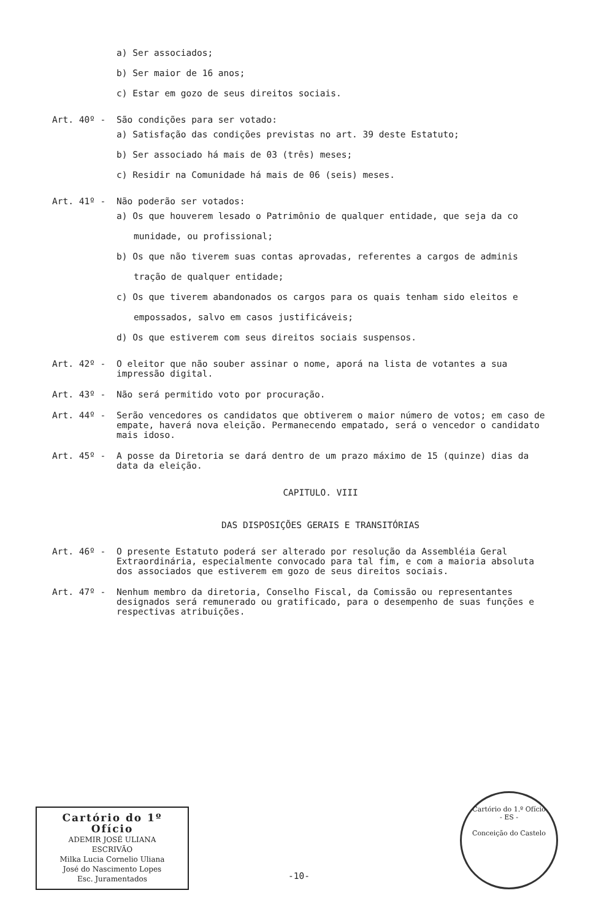a) Ser associados;
b) Ser maior de 16 anos;
c) Estar em gozo de seus direitos sociais.
Art. 40º - São condições para ser votado:
a) Satisfação das condições previstas no art. 39 deste Estatuto;
b) Ser associado há mais de 03 (três) meses;
c) Residir na Comunidade há mais de 06 (seis) meses.
Art. 41º - Não poderão ser votados:
a) Os que houverem lesado o Patrimônio de qualquer entidade, que seja da co
munidade, ou profissional;
b) Os que não tiverem suas contas aprovadas, referentes a cargos de adminis
tração de qualquer entidade;
c) Os que tiverem abandonados os cargos para os quais tenham sido eleitos e
empossados, salvo em casos justificáveis;
d) Os que estiverem com seus direitos sociais suspensos.
Art. 42º - O eleitor que não souber assinar o nome, aporá na lista de votantes a sua impressão digital.
Art. 43º - Não será permitido voto por procuração.
Art. 44º - Serão vencedores os candidatos que obtiverem o maior número de votos; em caso de empate, haverá nova eleição. Permanecendo empatado, será o vencedor o candidato mais idoso.
Art. 45º - A posse da Diretoria se dará dentro de um prazo máximo de 15 (quinze) dias da data da eleição.
CAPITULO. VIII
DAS DISPOSIÇÕES GERAIS E TRANSITÓRIAS
Art. 46º - O presente Estatuto poderá ser alterado por resolução da Assembléia Geral Extraordinária, especialmente convocado para tal fim, e com a maioria absoluta dos associados que estiverem em gozo de seus direitos sociais.
Art. 47º - Nenhum membro da diretoria, Conselho Fiscal, da Comissão ou representantes designados será remunerado ou gratificado, para o desempenho de suas funções e respectivas atribuições.
Cartório do 1º Ofício
ADEMIR JOSÉ ULIANA
ESCRIVÃO
Milka Lucia Cornelio Uliana
José do Nascimento Lopes
Esc. Juramentados
-10-
Cartório do 1.º Ofício
- ES -
Conceição do Castelo